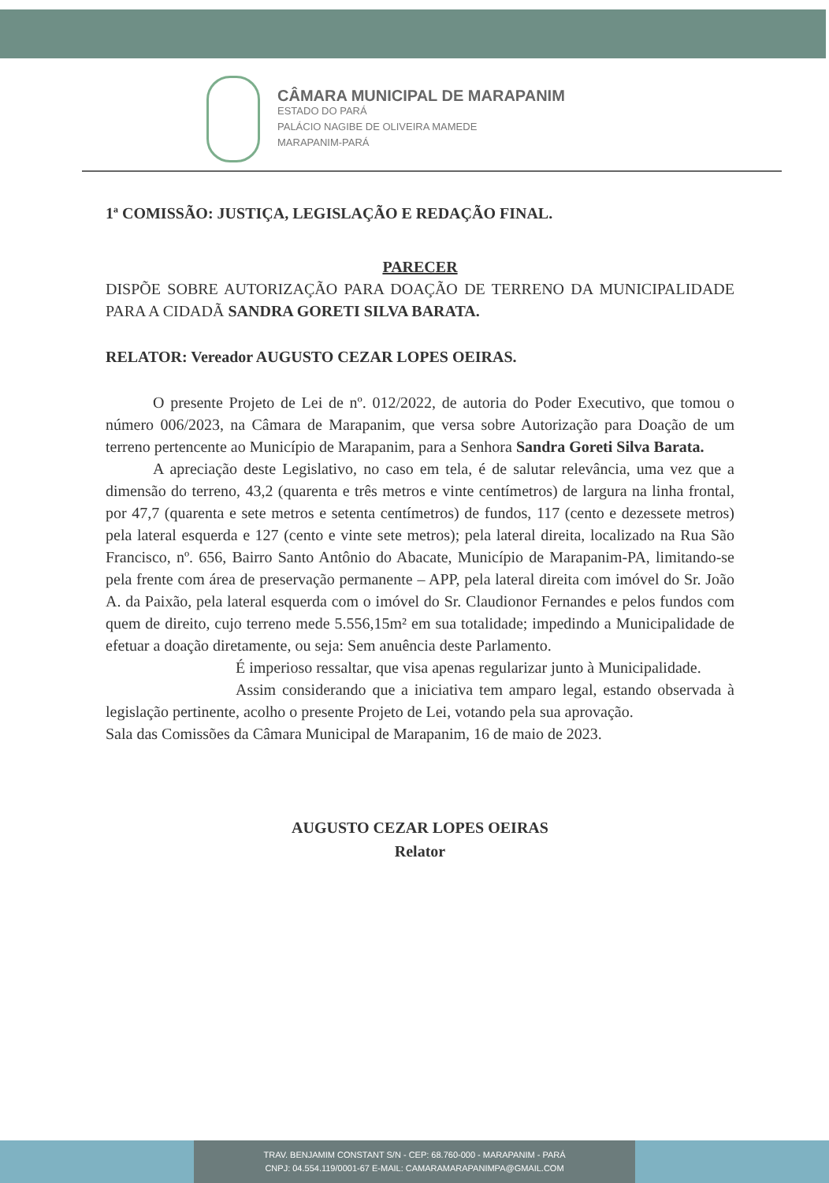CÂMARA MUNICIPAL DE MARAPANIM
ESTADO DO PARÁ
PALÁCIO NAGIBE DE OLIVEIRA MAMEDE
MARAPANIM-PARÁ
1ª COMISSÃO: JUSTIÇA, LEGISLAÇÃO E REDAÇÃO FINAL.
PARECER
DISPÕE SOBRE AUTORIZAÇÃO PARA DOAÇÃO DE TERRENO DA MUNICIPALIDADE PARA A CIDADÃ SANDRA GORETI SILVA BARATA.
RELATOR: Vereador AUGUSTO CEZAR LOPES OEIRAS.
O presente Projeto de Lei de nº. 012/2022, de autoria do Poder Executivo, que tomou o número 006/2023, na Câmara de Marapanim, que versa sobre Autorização para Doação de um terreno pertencente ao Município de Marapanim, para a Senhora Sandra Goreti Silva Barata.
A apreciação deste Legislativo, no caso em tela, é de salutar relevância, uma vez que a dimensão do terreno, 43,2 (quarenta e três metros e vinte centímetros) de largura na linha frontal, por 47,7 (quarenta e sete metros e setenta centímetros) de fundos, 117 (cento e dezessete metros) pela lateral esquerda e 127 (cento e vinte sete metros); pela lateral direita, localizado na Rua São Francisco, nº. 656, Bairro Santo Antônio do Abacate, Município de Marapanim-PA, limitando-se pela frente com área de preservação permanente – APP, pela lateral direita com imóvel do Sr. João A. da Paixão, pela lateral esquerda com o imóvel do Sr. Claudionor Fernandes e pelos fundos com quem de direito, cujo terreno mede 5.556,15m² em sua totalidade; impedindo a Municipalidade de efetuar a doação diretamente, ou seja: Sem anuência deste Parlamento.
É imperioso ressaltar, que visa apenas regularizar junto à Municipalidade.
Assim considerando que a iniciativa tem amparo legal, estando observada à legislação pertinente, acolho o presente Projeto de Lei, votando pela sua aprovação.
Sala das Comissões da Câmara Municipal de Marapanim, 16 de maio de 2023.
AUGUSTO CEZAR LOPES OEIRAS
Relator
TRAV. BENJAMIM CONSTANT S/N - CEP: 68.760-000 - MARAPANIM - PARÁ
CNPJ: 04.554.119/0001-67 E-MAIL: CAMARAMARAPANIMPA@GMAIL.COM